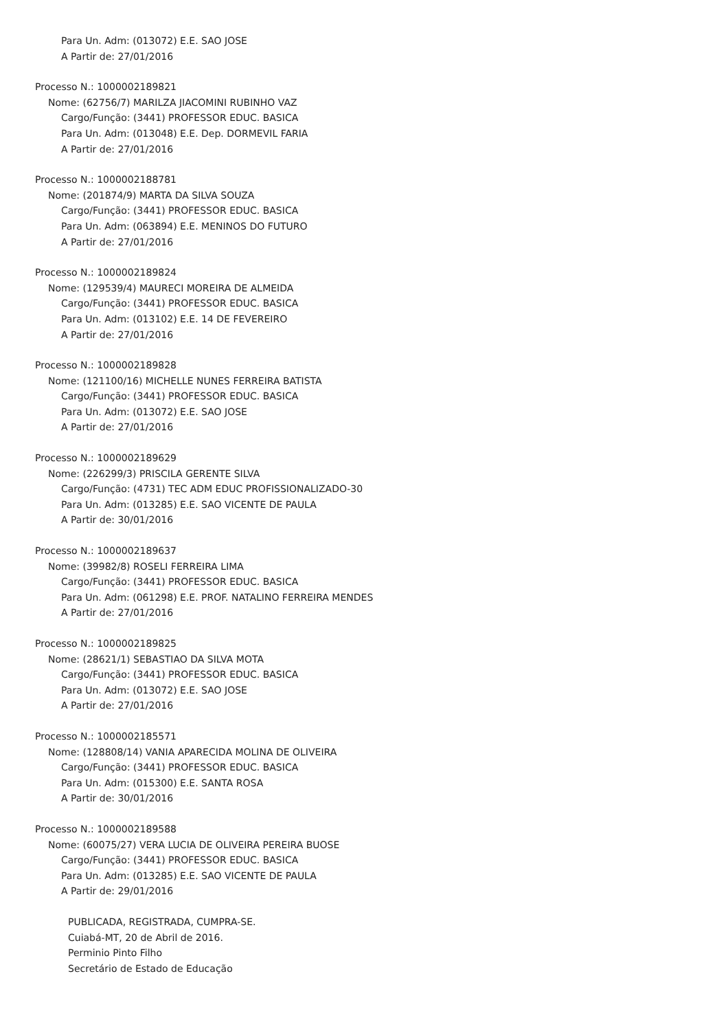Para Un. Adm: (013072) E.E. SAO JOSE
A Partir de: 27/01/2016
Processo N.: 1000002189821
Nome: (62756/7) MARILZA JIACOMINI RUBINHO VAZ
Cargo/Função: (3441) PROFESSOR EDUC. BASICA
Para Un. Adm: (013048) E.E. Dep. DORMEVIL FARIA
A Partir de: 27/01/2016
Processo N.: 1000002188781
Nome: (201874/9) MARTA DA SILVA SOUZA
Cargo/Função: (3441) PROFESSOR EDUC. BASICA
Para Un. Adm: (063894) E.E. MENINOS DO FUTURO
A Partir de: 27/01/2016
Processo N.: 1000002189824
Nome: (129539/4) MAURECI MOREIRA DE ALMEIDA
Cargo/Função: (3441) PROFESSOR EDUC. BASICA
Para Un. Adm: (013102) E.E. 14 DE FEVEREIRO
A Partir de: 27/01/2016
Processo N.: 1000002189828
Nome: (121100/16) MICHELLE NUNES FERREIRA BATISTA
Cargo/Função: (3441) PROFESSOR EDUC. BASICA
Para Un. Adm: (013072) E.E. SAO JOSE
A Partir de: 27/01/2016
Processo N.: 1000002189629
Nome: (226299/3) PRISCILA GERENTE SILVA
Cargo/Função: (4731) TEC ADM EDUC PROFISSIONALIZADO-30
Para Un. Adm: (013285) E.E. SAO VICENTE DE PAULA
A Partir de: 30/01/2016
Processo N.: 1000002189637
Nome: (39982/8) ROSELI FERREIRA LIMA
Cargo/Função: (3441) PROFESSOR EDUC. BASICA
Para Un. Adm: (061298) E.E. PROF. NATALINO FERREIRA MENDES
A Partir de: 27/01/2016
Processo N.: 1000002189825
Nome: (28621/1) SEBASTIAO DA SILVA MOTA
Cargo/Função: (3441) PROFESSOR EDUC. BASICA
Para Un. Adm: (013072) E.E. SAO JOSE
A Partir de: 27/01/2016
Processo N.: 1000002185571
Nome: (128808/14) VANIA APARECIDA MOLINA DE OLIVEIRA
Cargo/Função: (3441) PROFESSOR EDUC. BASICA
Para Un. Adm: (015300) E.E. SANTA ROSA
A Partir de: 30/01/2016
Processo N.: 1000002189588
Nome: (60075/27) VERA LUCIA DE OLIVEIRA PEREIRA BUOSE
Cargo/Função: (3441) PROFESSOR EDUC. BASICA
Para Un. Adm: (013285) E.E. SAO VICENTE DE PAULA
A Partir de: 29/01/2016
PUBLICADA, REGISTRADA, CUMPRA-SE.
Cuiabá-MT, 20 de Abril de 2016.
Perminio Pinto Filho
Secretário de Estado de Educação